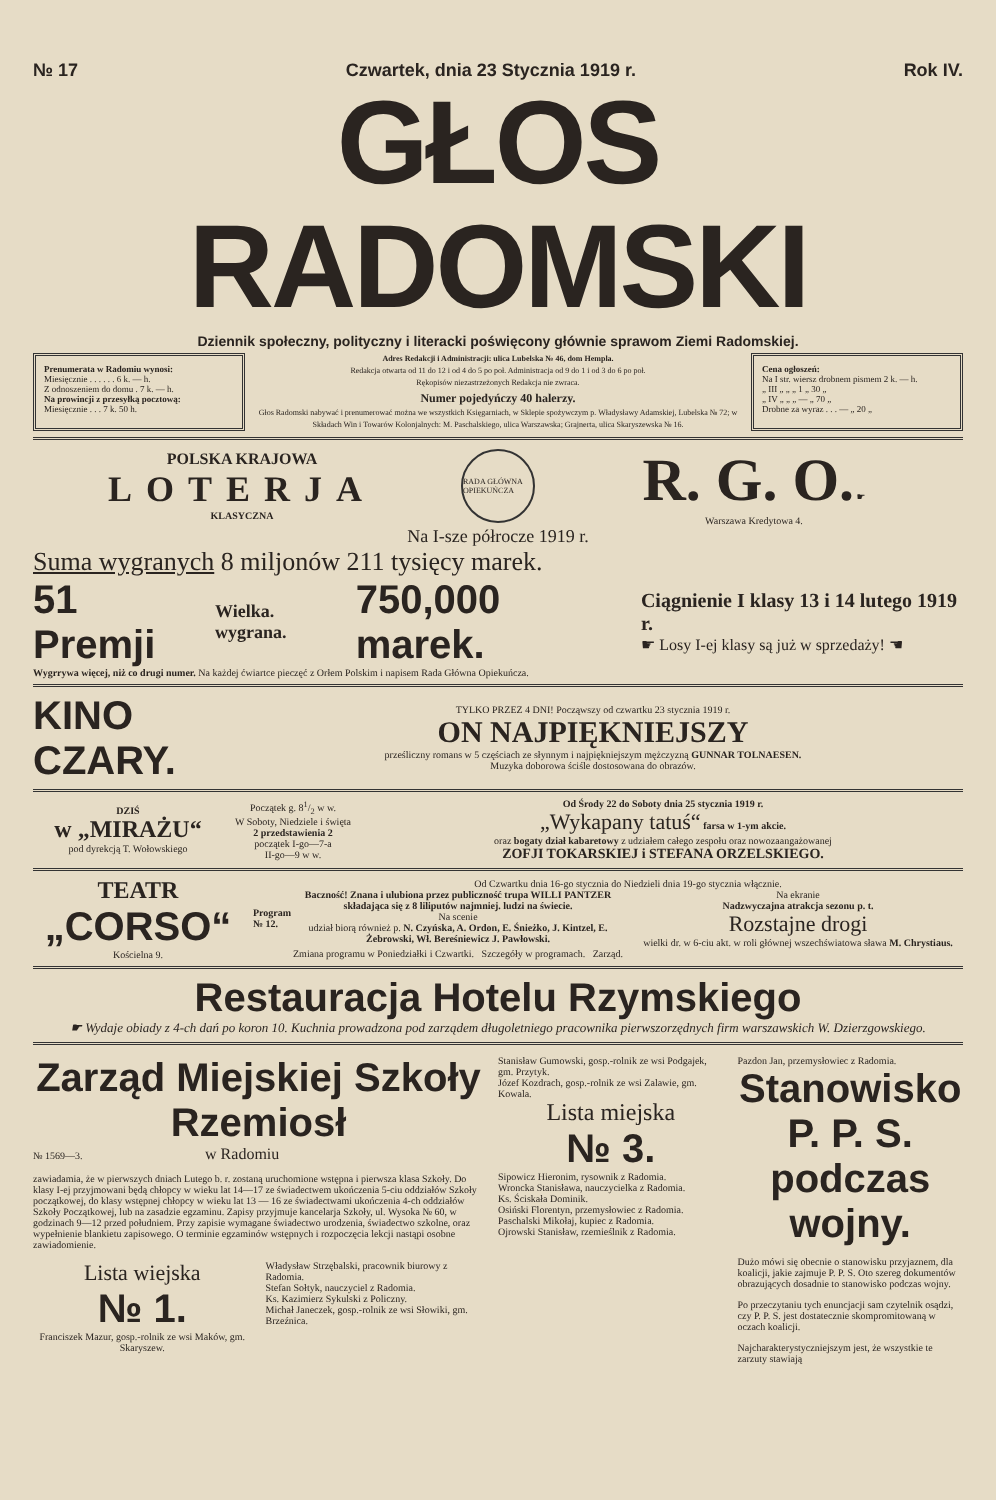№ 17 Czwartek, dnia 23 Stycznia 1919 r. Rok IV.
GŁOS RADOMSKI
Dziennik społeczny, polityczny i literacki poświęcony głównie sprawom Ziemi Radomskiej.
Prenumerata w Radomiu wynosi:
Miesięcznie . . . . . . 6 k. — h.
Z odnoszeniem do domu . 7 k. — h.
Na prowincji z przesyłką pocztową:
Miesięcznie . . . 7 k. 50 h.
Adres Redakcji i Administracji: ulica Lubelska № 46, dom Hempla.
Redakcja otwarta od 11 do 12 i od 4 do 5 po poł. Administracja od 9 do 1 i od 3 do 6 po poł.
Rękopisów niezastrzeżonych Redakcja nie zwraca.
Numer pojedyńczy 40 halerzy.
Głos Radomski nabywać i prenumerować można we wszystkich Księgarniach, w Sklepie spożywczym p. Władysławy Adamskiej, Lubelska № 72; w Składach Win i Towarów Kolonjalnych: M. Paschalskiego, ulica Warszawska; Grajnerta, ulica Skaryszewska № 16.
Cena ogłoszeń:
Na I str. wiersz drobnem pismem 2 k. — h.
„ III „ „ „ 1 „ 30 „
„ IV „ „ „ — „ 70 „
Drobne za wyraz . . . — „ 20 „
POLSKA KRAJOWA
LOTERJA
KLASYCZNA
RADA GŁÓWNA OPIEKUŃCZA
R. G. O. ☛
Warszawa Kredytowa 4.
Na I-sze półrocze 1919 r.
Suma wygranych 8 miljonów 211 tysięcy marek.
51 Premji Wielka. wygrana. 750,000 marek.
Ciągnienie I klasy 13 i 14 lutego 1919 r.
☛ Losy I-ej klasy są już w sprzedaży! ☚
Wygrrywa więcej, niż co drugi numer. Na każdej ćwiartce pieczęć z Orłem Polskim i napisem Rada Główna Opiekuńcza.
KINO CZARY.
TYLKO PRZEZ 4 DNI! Począwszy od czwartku 23 stycznia 1919 r.
ON NAJPIĘKNIEJSZY
prześliczny romans w 5 częściach ze słynnym i najpiękniejszym mężczyzną GUNNAR TOLNAESEN.
Muzyka doborowa ściśle dostosowana do obrazów.
DZIŚ
w „MIRAŻU“
pod dyrekcją T. Wołowskiego
Początek g. 81/2 w w.
W Soboty, Niedziele i święta
2 przedstawienia 2
początek I-go—7-a
II-go—9 w w.
Od Środy 22 do Soboty dnia 25 stycznia 1919 r.
„Wykapany tatuś“ farsa w 1-ym akcie.
oraz bogaty dział kabaretowy z udziałem całego zespołu oraz nowozaangażowanej
ZOFJI TOKARSKIEJ i STEFANA ORZELSKIEGO.
TEATR
„CORSO“
Kościelna 9.
Program № 12.
Od Czwartku dnia 16-go stycznia do Niedzieli dnia 19-go stycznia włącznie.
Baczność! Znana i ulubiona przez publiczność trupa WILLI PANTZER składająca się z 8 liliputów najmniej. ludzi na świecie.
Na scenie
udział biorą również p. N. Czyńska, A. Ordon, E. Śnieżko, J. Kintzel, E. Żebrowski, Wł. Bereśniewicz J. Pawłowski.
Na ekranie
Nadzwyczajna atrakcja sezonu p. t.
Rozstajne drogi
wielki dr. w 6-ciu akt. w roli głównej wszechświatowa sława M. Chrystiaus.
Zmiana programu w Poniedziałki i Czwartki. Szczegóły w programach. Zarząd.
Restauracja Hotelu Rzymskiego
☛ Wydaje obiady z 4-ch dań po koron 10. Kuchnia prowadzona pod zarządem długoletniego pracownika pierwszorzędnych firm warszawskich W. Dzierzgowskiego.
Zarząd Miejskiej Szkoły Rzemiosł
№ 1569—3. w Radomiu
zawiadamia, że w pierwszych dniach Lutego b. r. zostaną uruchomione wstępna i pierwsza klasa Szkoły. Do klasy I-ej przyjmowani będą chłopcy w wieku lat 14—17 ze świadectwem ukończenia 5-ciu oddziałów Szkoły początkowej, do klasy wstępnej chłopcy w wieku lat 13 — 16 ze świadectwami ukończenia 4-ch oddziałów Szkoły Początkowej, lub na zasadzie egzaminu. Zapisy przyjmuje kancelarja Szkoły, ul. Wysoka № 60, w godzinach 9—12 przed południem. Przy zapisie wymagane świadectwo urodzenia, świadectwo szkolne, oraz wypełnienie blankietu zapisowego. O terminie egzaminów wstępnych i rozpoczęcia lekcji nastąpi osobne zawiadomienie.
Lista wiejska
№ 1.
Franciszek Mazur, gosp.-rolnik ze wsi Maków, gm. Skaryszew.
Władysław Strzębalski, pracownik biurowy z Radomia.
Stefan Sołtyk, nauczyciel z Radomia.
Ks. Kazimierz Sykulski z Policzny.
Michał Janeczek, gosp.-rolnik ze wsi Słowiki, gm. Brzeźnica.
Stanisław Gumowski, gosp.-rolnik ze wsi Podgajek, gm. Przytyk.
Józef Kozdrach, gosp.-rolnik ze wsi Zalawie, gm. Kowala.
Lista miejska
№ 3.
Sipowicz Hieronim, rysownik z Radomia.
Wroncka Stanisława, nauczycielka z Radomia.
Ks. Ściskała Dominik.
Osiński Florentyn, przemysłowiec z Radomia.
Paschalski Mikołaj, kupiec z Radomia.
Ojrowski Stanisław, rzemieślnik z Radomia.
Pazdon Jan, przemysłowiec z Radomia.
Stanowisko P. P. S. podczas wojny.
Dużo mówi się obecnie o stanowisku przyjaznem, dla koalicji, jakie zajmuje P. P. S. Oto szereg dokumentów obrazujących dosadnie to stanowisko podczas wojny.
Po przeczytaniu tych enuncjacji sam czytelnik osądzi, czy P. P. S. jest dostatecznie skompromitowaną w oczach koalicji.
Najcharakterystyczniejszym jest, że wszystkie te zarzuty stawiają